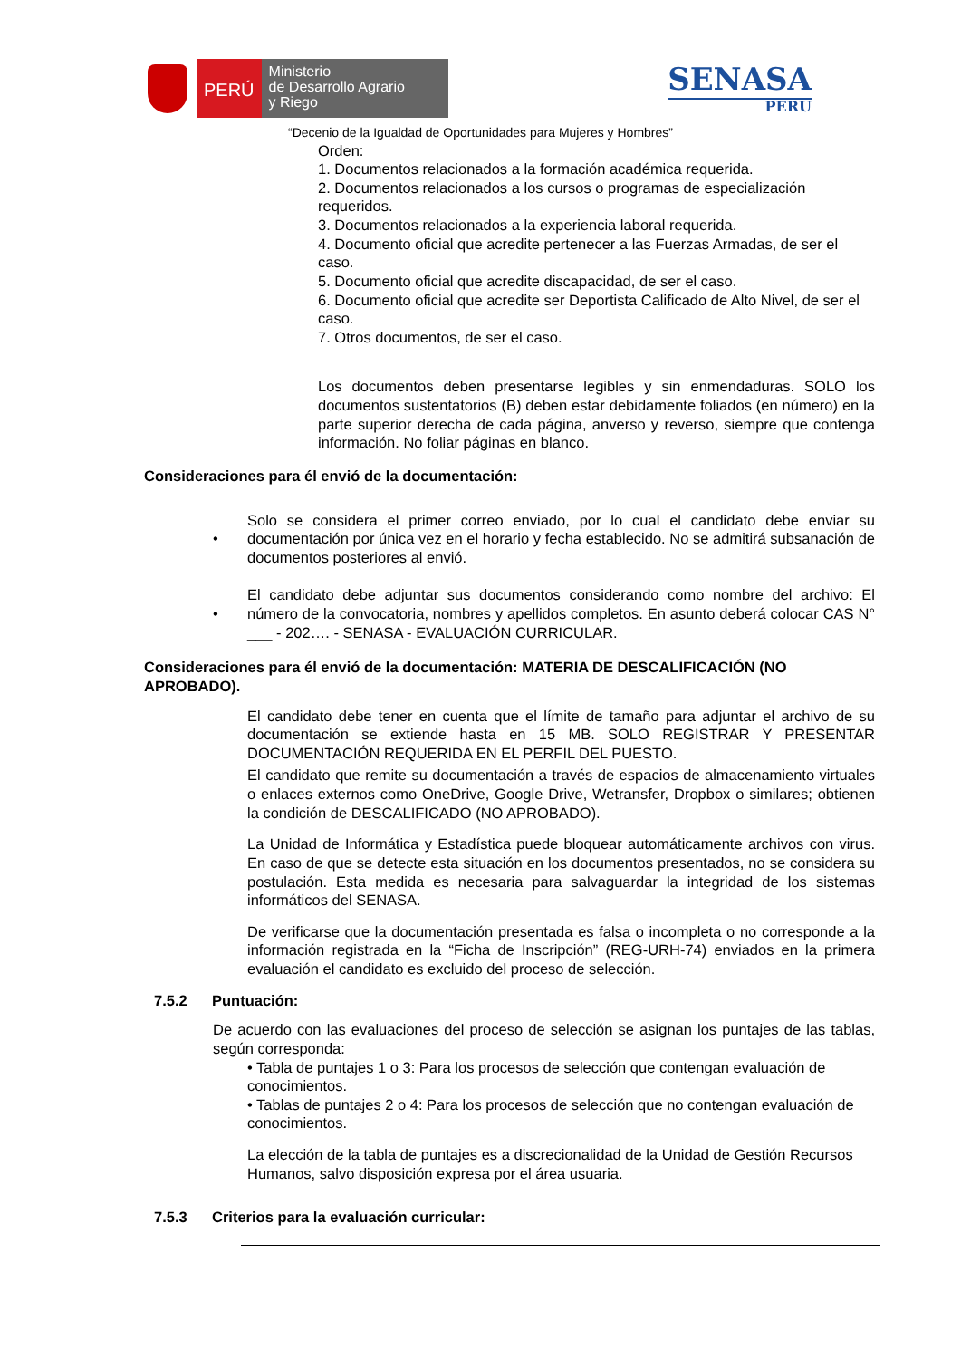PERÚ
Ministerio
de Desarrollo Agrario
y Riego
SENASA
PERU
“Decenio de la Igualdad de Oportunidades para Mujeres y Hombres”
Orden:
1. Documentos relacionados a la formación académica requerida.
2. Documentos relacionados a los cursos o programas de especialización requeridos.
3. Documentos relacionados a la experiencia laboral requerida.
4. Documento oficial que acredite pertenecer a las Fuerzas Armadas, de ser el caso.
5. Documento oficial que acredite discapacidad, de ser el caso.
6. Documento oficial que acredite ser Deportista Calificado de Alto Nivel, de ser el caso.
7. Otros documentos, de ser el caso.
Los documentos deben presentarse legibles y sin enmendaduras. SOLO los documentos sustentatorios (B) deben estar debidamente foliados (en número) en la parte superior derecha de cada página, anverso y reverso, siempre que contenga información. No foliar páginas en blanco.
Consideraciones para él envió de la documentación:
•
Solo se considera el primer correo enviado, por lo cual el candidato debe enviar su documentación por única vez en el horario y fecha establecido. No se admitirá subsanación de documentos posteriores al envió.
•
El candidato debe adjuntar sus documentos considerando como nombre del archivo: El número de la convocatoria, nombres y apellidos completos. En asunto deberá colocar CAS N° ___ - 202…. - SENASA - EVALUACIÓN CURRICULAR.
Consideraciones para él envió de la documentación: MATERIA DE DESCALIFICACIÓN (NO APROBADO).
El candidato debe tener en cuenta que el límite de tamaño para adjuntar el archivo de su documentación se extiende hasta en 15 MB. SOLO REGISTRAR Y PRESENTAR DOCUMENTACIÓN REQUERIDA EN EL PERFIL DEL PUESTO.
El candidato que remite su documentación a través de espacios de almacenamiento virtuales o enlaces externos como OneDrive, Google Drive, Wetransfer, Dropbox o similares; obtienen la condición de DESCALIFICADO (NO APROBADO).
La Unidad de Informática y Estadística puede bloquear automáticamente archivos con virus. En caso de que se detecte esta situación en los documentos presentados, no se considera su postulación. Esta medida es necesaria para salvaguardar la integridad de los sistemas informáticos del SENASA.
De verificarse que la documentación presentada es falsa o incompleta o no corresponde a la información registrada en la “Ficha de Inscripción” (REG-URH-74) enviados en la primera evaluación el candidato es excluido del proceso de selección.
7.5.2 Puntuación:
De acuerdo con las evaluaciones del proceso de selección se asignan los puntajes de las tablas, según corresponda:
• Tabla de puntajes 1 o 3: Para los procesos de selección que contengan evaluación de conocimientos.
• Tablas de puntajes 2 o 4: Para los procesos de selección que no contengan evaluación de conocimientos.
La elección de la tabla de puntajes es a discrecionalidad de la Unidad de Gestión Recursos Humanos, salvo disposición expresa por el área usuaria.
7.5.3 Criterios para la evaluación curricular: